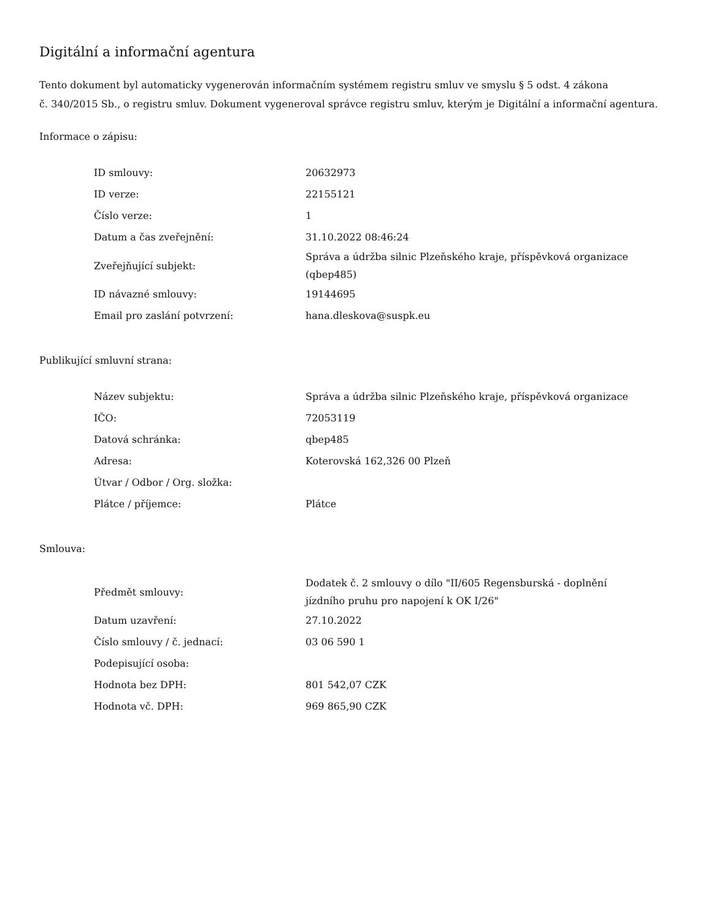Digitální a informační agentura
Tento dokument byl automaticky vygenerován informačním systémem registru smluv ve smyslu § 5 odst. 4 zákona
č. 340/2015 Sb., o registru smluv. Dokument vygeneroval správce registru smluv, kterým je Digitální a informační agentura.
Informace o zápisu:
| ID smlouvy: | 20632973 |
| ID verze: | 22155121 |
| Číslo verze: | 1 |
| Datum a čas zveřejnění: | 31.10.2022 08:46:24 |
| Zveřejňující subjekt: | Správa a údržba silnic Plzeňského kraje, příspěvková organizace (qbep485) |
| ID návazné smlouvy: | 19144695 |
| Email pro zaslání potvrzení: | hana.dleskova@suspk.eu |
Publikující smluvní strana:
| Název subjektu: | Správa a údržba silnic Plzeňského kraje, příspěvková organizace |
| IČO: | 72053119 |
| Datová schránka: | qbep485 |
| Adresa: | Koterovská 162,326 00 Plzeň |
| Útvar / Odbor / Org. složka: | |
| Plátce / příjemce: | Plátce |
Smlouva:
| Předmět smlouvy: | Dodatek č. 2 smlouvy o dílo "II/605 Regensburská - doplnění jízdního pruhu pro napojení k OK I/26" |
| Datum uzavření: | 27.10.2022 |
| Číslo smlouvy / č. jednací: | 03 06 590 1 |
| Podepisující osoba: | |
| Hodnota bez DPH: | 801 542,07 CZK |
| Hodnota vč. DPH: | 969 865,90 CZK |